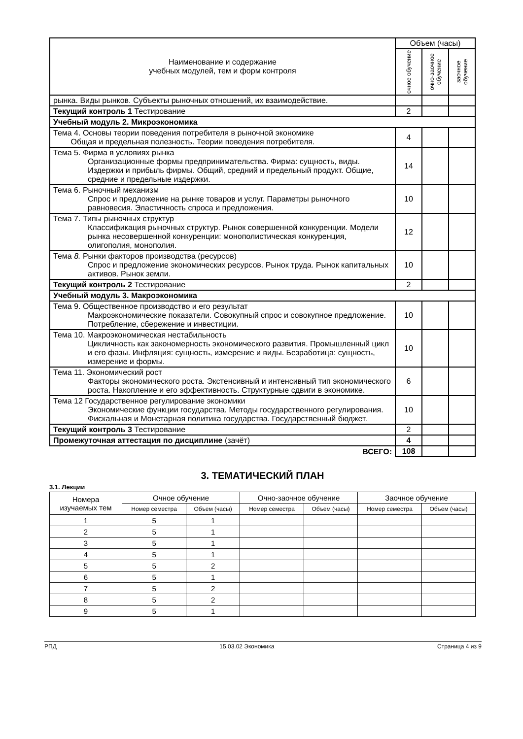| Наименование и содержание учебных модулей, тем и форм контроля | Объем (часы) | | |
| | очное обучение | очно-заочное обучение | заочное обучение |
| рынка. Виды рынков. Субъекты рыночных отношений, их взаимодействие. | | | |
| Текущий контроль 1 Тестирование | 2 | | |
| Учебный модуль 2. Микроэкономика | | | |
| Тема 4. Основы теории поведения потребителя в рыночной экономике Общая и предельная полезность. Теории поведения потребителя. | 4 | | |
| Тема 5. Фирма в условиях рынка Организационные формы предпринимательства. Фирма: сущность, виды. Издержки и прибыль фирмы. Общий, средний и предельный продукт. Общие, средние и предельные издержки. | 14 | | |
| Тема 6. Рыночный механизм Спрос и предложение на рынке товаров и услуг. Параметры рыночного равновесия. Эластичность спроса и предложения. | 10 | | |
| Тема 7. Типы рыночных структур Классификация рыночных структур. Рынок совершенной конкуренции. Модели рынка несовершенной конкуренции: монополистическая конкуренция, олигополия, монополия. | 12 | | |
| Тема 8. Рынки факторов производства (ресурсов) Спрос и предложение экономических ресурсов. Рынок труда. Рынок капитальных активов. Рынок земли. | 10 | | |
| Текущий контроль 2 Тестирование | 2 | | |
| Учебный модуль 3. Макроэкономика | | | |
| Тема 9. Общественное производство и его результат Макроэкономические показатели. Совокупный спрос и совокупное предложение. Потребление, сбережение и инвестиции. | 10 | | |
| Тема 10. Макроэкономическая нестабильность Цикличность как закономерность экономического развития. Промышленный цикл и его фазы. Инфляция: сущность, измерение и виды. Безработица: сущность, измерение и формы. | 10 | | |
| Тема 11. Экономический рост Факторы экономического роста. Экстенсивный и интенсивный тип экономического роста. Накопление и его эффективность. Структурные сдвиги в экономике. | 6 | | |
| Тема 12 Государственное регулирование экономики Экономические функции государства. Методы государственного регулирования. Фискальная и Монетарная политика государства. Государственный бюджет. | 10 | | |
| Текущий контроль 3 Тестирование | 2 | | |
| Промежуточная аттестация по дисциплине (зачёт) | 4 | | |
| ВСЕГО: | 108 | | |
3. ТЕМАТИЧЕСКИЙ ПЛАН
3.1. Лекции
| Номера изучаемых тем | Очное обучение | | Очно-заочное обучение | | Заочное обучение | |
| --- | --- | --- | --- | --- | --- | --- |
| | Номер семестра | Объем (часы) | Номер семестра | Объем (часы) | Номер семестра | Объем (часы) |
| 1 | 5 | 1 | | | | |
| 2 | 5 | 1 | | | | |
| 3 | 5 | 1 | | | | |
| 4 | 5 | 1 | | | | |
| 5 | 5 | 2 | | | | |
| 6 | 5 | 1 | | | | |
| 7 | 5 | 2 | | | | |
| 8 | 5 | 2 | | | | |
| 9 | 5 | 1 | | | | |
РПД 15.03.02 Экономика Страница 4 из 9